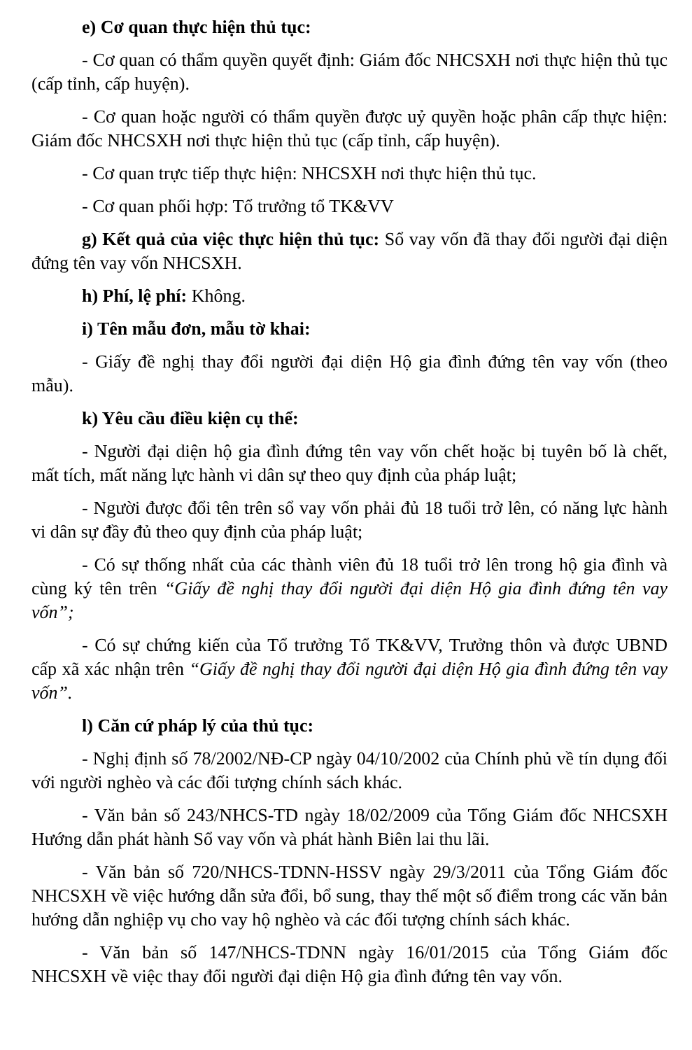e) Cơ quan thực hiện thủ tục:
- Cơ quan có thẩm quyền quyết định: Giám đốc NHCSXH nơi thực hiện thủ tục (cấp tỉnh, cấp huyện).
- Cơ quan hoặc người có thẩm quyền được uỷ quyền hoặc phân cấp thực hiện: Giám đốc NHCSXH nơi thực hiện thủ tục (cấp tỉnh, cấp huyện).
- Cơ quan trực tiếp thực hiện: NHCSXH nơi thực hiện thủ tục.
- Cơ quan phối hợp: Tổ trưởng tổ TK&VV
g) Kết quả của việc thực hiện thủ tục: Sổ vay vốn đã thay đổi người đại diện đứng tên vay vốn NHCSXH.
h) Phí, lệ phí: Không.
i) Tên mẫu đơn, mẫu tờ khai:
- Giấy đề nghị thay đổi người đại diện Hộ gia đình đứng tên vay vốn (theo mẫu).
k) Yêu cầu điều kiện cụ thể:
- Người đại diện hộ gia đình đứng tên vay vốn chết hoặc bị tuyên bố là chết, mất tích, mất năng lực hành vi dân sự theo quy định của pháp luật;
- Người được đổi tên trên sổ vay vốn phải đủ 18 tuổi trở lên, có năng lực hành vi dân sự đầy đủ theo quy định của pháp luật;
- Có sự thống nhất của các thành viên đủ 18 tuổi trở lên trong hộ gia đình và cùng ký tên trên “Giấy đề nghị thay đổi người đại diện Hộ gia đình đứng tên vay vốn”;
- Có sự chứng kiến của Tổ trưởng Tổ TK&VV, Trưởng thôn và được UBND cấp xã xác nhận trên “Giấy đề nghị thay đổi người đại diện Hộ gia đình đứng tên vay vốn”.
l) Căn cứ pháp lý của thủ tục:
- Nghị định số 78/2002/NĐ-CP ngày 04/10/2002 của Chính phủ về tín dụng đối với người nghèo và các đối tượng chính sách khác.
- Văn bản số 243/NHCS-TD ngày 18/02/2009 của Tổng Giám đốc NHCSXH Hướng dẫn phát hành Sổ vay vốn và phát hành Biên lai thu lãi.
- Văn bản số 720/NHCS-TDNN-HSSV ngày 29/3/2011 của Tổng Giám đốc NHCSXH về việc hướng dẫn sửa đổi, bổ sung, thay thế một số điểm trong các văn bản hướng dẫn nghiệp vụ cho vay hộ nghèo và các đối tượng chính sách khác.
- Văn bản số 147/NHCS-TDNN ngày 16/01/2015 của Tổng Giám đốc NHCSXH về việc thay đổi người đại diện Hộ gia đình đứng tên vay vốn.